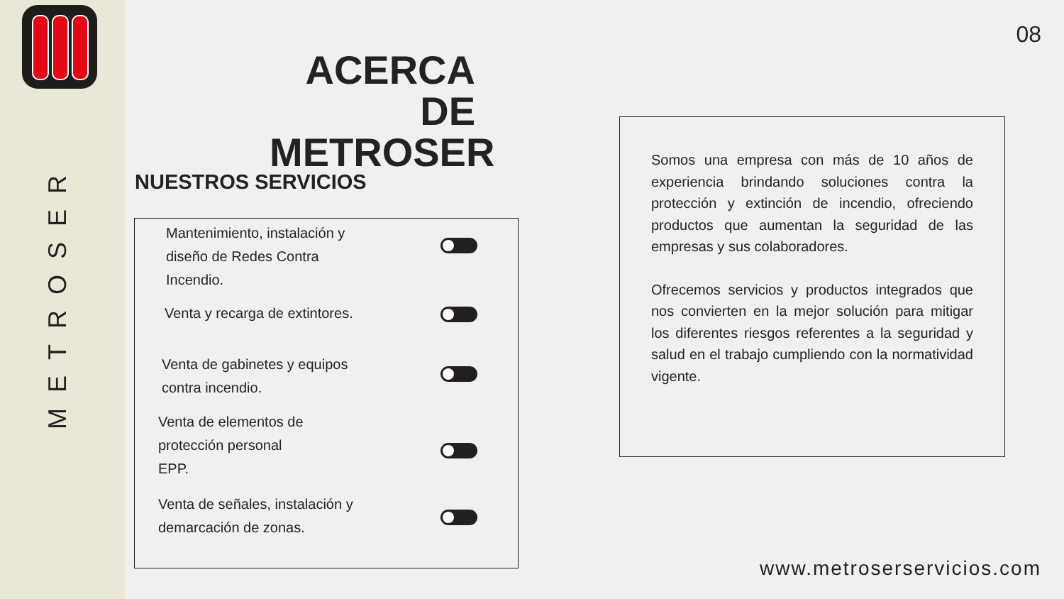METROSER
08
ACERCA DE METROSER
NUESTROS SERVICIOS
Mantenimiento, instalación y diseño de Redes Contra Incendio.
Venta y recarga de extintores.
Venta de gabinetes y equipos contra incendio.
Venta de elementos de protección personal EPP.
Venta de señales, instalación y demarcación de zonas.
Somos una empresa con más de 10 años de experiencia brindando soluciones contra la protección y extinción de incendio, ofreciendo productos que aumentan la seguridad de las empresas y sus colaboradores.
Ofrecemos servicios y productos integrados que nos convierten en la mejor solución para mitigar los diferentes riesgos referentes a la seguridad y salud en el trabajo cumpliendo con la normatividad vigente.
www.metroserservicios.com